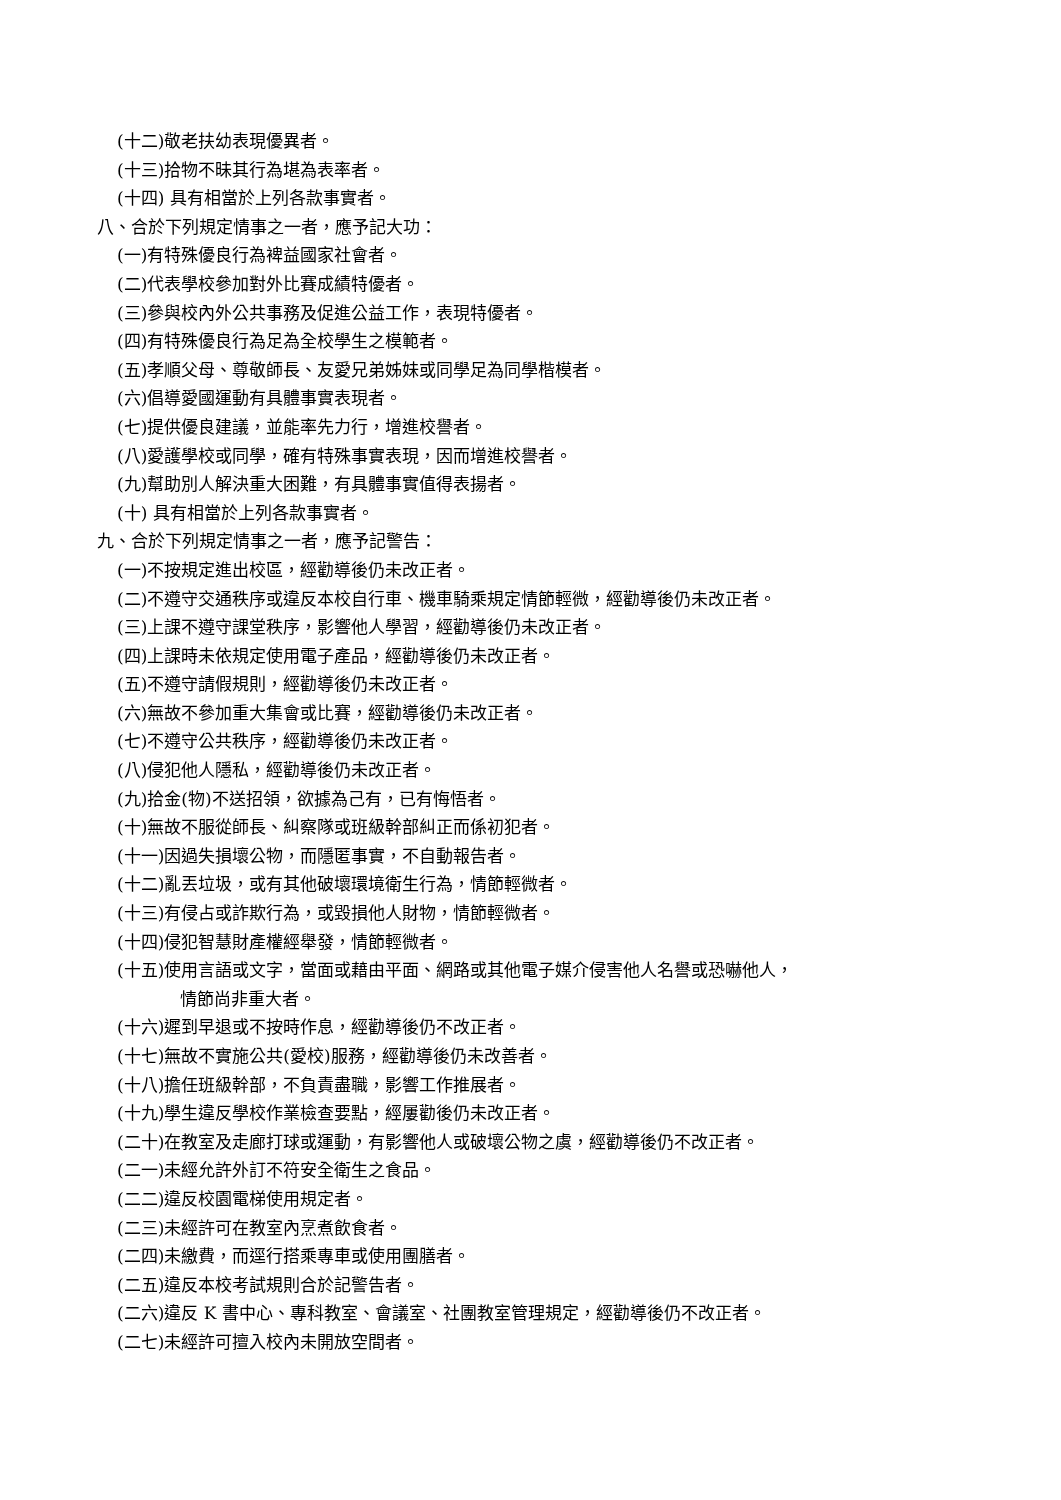(十二)敬老扶幼表現優異者。
(十三)拾物不昧其行為堪為表率者。
(十四) 具有相當於上列各款事實者。
八、合於下列規定情事之一者，應予記大功：
(一)有特殊優良行為裨益國家社會者。
(二)代表學校參加對外比賽成績特優者。
(三)參與校內外公共事務及促進公益工作，表現特優者。
(四)有特殊優良行為足為全校學生之模範者。
(五)孝順父母、尊敬師長、友愛兄弟姊妹或同學足為同學楷模者。
(六)倡導愛國運動有具體事實表現者。
(七)提供優良建議，並能率先力行，增進校譽者。
(八)愛護學校或同學，確有特殊事實表現，因而增進校譽者。
(九)幫助別人解決重大困難，有具體事實值得表揚者。
(十) 具有相當於上列各款事實者。
九、合於下列規定情事之一者，應予記警告：
(一)不按規定進出校區，經勸導後仍未改正者。
(二)不遵守交通秩序或違反本校自行車、機車騎乘規定情節輕微，經勸導後仍未改正者。
(三)上課不遵守課堂秩序，影響他人學習，經勸導後仍未改正者。
(四)上課時未依規定使用電子產品，經勸導後仍未改正者。
(五)不遵守請假規則，經勸導後仍未改正者。
(六)無故不參加重大集會或比賽，經勸導後仍未改正者。
(七)不遵守公共秩序，經勸導後仍未改正者。
(八)侵犯他人隱私，經勸導後仍未改正者。
(九)拾金(物)不送招領，欲據為己有，已有悔悟者。
(十)無故不服從師長、糾察隊或班級幹部糾正而係初犯者。
(十一)因過失損壞公物，而隱匿事實，不自動報告者。
(十二)亂丟垃圾，或有其他破壞環境衛生行為，情節輕微者。
(十三)有侵占或詐欺行為，或毀損他人財物，情節輕微者。
(十四)侵犯智慧財產權經舉發，情節輕微者。
(十五)使用言語或文字，當面或藉由平面、網路或其他電子媒介侵害他人名譽或恐嚇他人，
情節尚非重大者。
(十六)遲到早退或不按時作息，經勸導後仍不改正者。
(十七)無故不實施公共(愛校)服務，經勸導後仍未改善者。
(十八)擔任班級幹部，不負責盡職，影響工作推展者。
(十九)學生違反學校作業檢查要點，經屢勸後仍未改正者。
(二十)在教室及走廊打球或運動，有影響他人或破壞公物之虞，經勸導後仍不改正者。
(二一)未經允許外訂不符安全衛生之食品。
(二二)違反校園電梯使用規定者。
(二三)未經許可在教室內烹煮飲食者。
(二四)未繳費，而逕行搭乘專車或使用團膳者。
(二五)違反本校考試規則合於記警告者。
(二六)違反 K 書中心、專科教室、會議室、社團教室管理規定，經勸導後仍不改正者。
(二七)未經許可擅入校內未開放空間者。